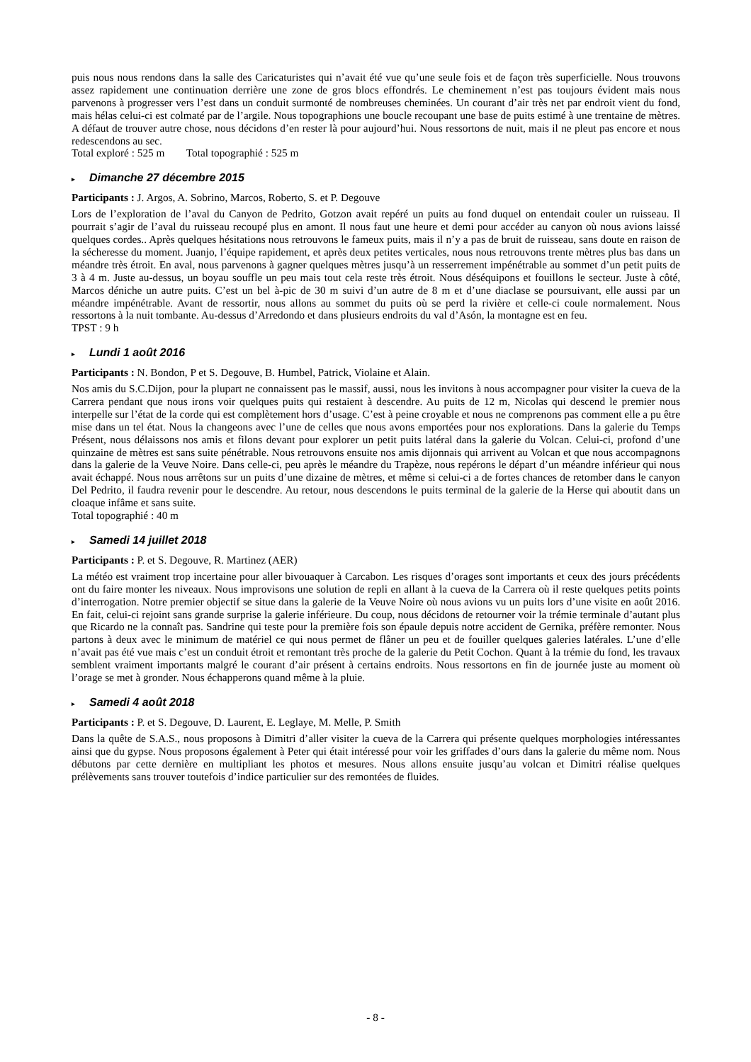puis nous nous rendons dans la salle des Caricaturistes qui n’avait été vue qu’une seule fois et de façon très superficielle. Nous trouvons assez rapidement une continuation derrière une zone de gros blocs effondrés. Le cheminement n’est pas toujours évident mais nous parvenons à progresser vers l’est dans un conduit surmonté de nombreuses cheminées. Un courant d’air très net par endroit vient du fond, mais hélas celui-ci est colmaté par de l’argile. Nous topographions une boucle recoupant une base de puits estimé à une trentaine de mètres. A défaut de trouver autre chose, nous décidons d’en rester là pour aujourd’hui. Nous ressortons de nuit, mais il ne pleut pas encore et nous redescendons au sec.
Total exploré : 525 m Total topographié : 525 m
▸ Dimanche 27 décembre 2015
Participants : J. Argos, A. Sobrino, Marcos, Roberto, S. et P. Degouve
Lors de l’exploration de l’aval du Canyon de Pedrito, Gotzon avait repéré un puits au fond duquel on entendait couler un ruisseau. Il pourrait s’agir de l’aval du ruisseau recoupé plus en amont. Il nous faut une heure et demi pour accéder au canyon où nous avions laissé quelques cordes.. Après quelques hésitations nous retrouvons le fameux puits, mais il n’y a pas de bruit de ruisseau, sans doute en raison de la sécheresse du moment. Juanjo, l’équipe rapidement, et après deux petites verticales, nous nous retrouvons trente mètres plus bas dans un méandre très étroit. En aval, nous parvenons à gagner quelques mètres jusqu’à un resserrement impénétrable au sommet d’un petit puits de 3 à 4 m. Juste au-dessus, un boyau souffle un peu mais tout cela reste très étroit. Nous déséquipons et fouillons le secteur. Juste à côté, Marcos déniche un autre puits. C’est un bel à-pic de 30 m suivi d’un autre de 8 m et d’une diaclase se poursuivant, elle aussi par un méandre impénétrable. Avant de ressortir, nous allons au sommet du puits où se perd la rivière et celle-ci coule normalement. Nous ressortons à la nuit tombante. Au-dessus d’Arredondo et dans plusieurs endroits du val d’Asón, la montagne est en feu.
TPST : 9 h
▸ Lundi 1 août 2016
Participants : N. Bondon, P et S. Degouve, B. Humbel, Patrick, Violaine et Alain.
Nos amis du S.C.Dijon, pour la plupart ne connaissent pas le massif, aussi, nous les invitons à nous accompagner pour visiter la cueva de la Carrera pendant que nous irons voir quelques puits qui restaient à descendre. Au puits de 12 m, Nicolas qui descend le premier nous interpelle sur l’état de la corde qui est complètement hors d’usage. C’est à peine croyable et nous ne comprenons pas comment elle a pu être mise dans un tel état. Nous la changeons avec l’une de celles que nous avons emportées pour nos explorations. Dans la galerie du Temps Présent, nous délaissons nos amis et filons devant pour explorer un petit puits latéral dans la galerie du Volcan. Celui-ci, profond d’une quinzaine de mètres est sans suite pénétrable. Nous retrouvons ensuite nos amis dijonnais qui arrivent au Volcan et que nous accompagnons dans la galerie de la Veuve Noire. Dans celle-ci, peu après le méandre du Trapèze, nous repérons le départ d’un méandre inférieur qui nous avait échappé. Nous nous arrêtons sur un puits d’une dizaine de mètres, et même si celui-ci a de fortes chances de retomber dans le canyon Del Pedrito, il faudra revenir pour le descendre. Au retour, nous descendons le puits terminal de la galerie de la Herse qui aboutit dans un cloaque infâme et sans suite.
Total topographié : 40 m
▸ Samedi 14 juillet 2018
Participants : P. et S. Degouve, R. Martinez (AER)
La météo est vraiment trop incertaine pour aller bivouaquer à Carcabon. Les risques d’orages sont importants et ceux des jours précédents ont du faire monter les niveaux. Nous improvisons une solution de repli en allant à la cueva de la Carrera où il reste quelques petits points d’interrogation. Notre premier objectif se situe dans la galerie de la Veuve Noire où nous avions vu un puits lors d’une visite en août 2016. En fait, celui-ci rejoint sans grande surprise la galerie inférieure. Du coup, nous décidons de retourner voir la trémie terminale d’autant plus que Ricardo ne la connaît pas. Sandrine qui teste pour la première fois son épaule depuis notre accident de Gernika, préfère remonter. Nous partons à deux avec le minimum de matériel ce qui nous permet de flâner un peu et de fouiller quelques galeries latérales. L’une d’elle n’avait pas été vue mais c’est un conduit étroit et remontant très proche de la galerie du Petit Cochon. Quant à la trémie du fond, les travaux semblent vraiment importants malgré le courant d’air présent à certains endroits. Nous ressortons en fin de journée juste au moment où l’orage se met à gronder. Nous échapperons quand même à la pluie.
▸ Samedi 4 août 2018
Participants : P. et S. Degouve, D. Laurent, E. Leglaye, M. Melle, P. Smith
Dans la quête de S.A.S., nous proposons à Dimitri d’aller visiter la cueva de la Carrera qui présente quelques morphologies intéressantes ainsi que du gypse. Nous proposons également à Peter qui était intéressé pour voir les griffades d’ours dans la galerie du même nom. Nous débutons par cette dernière en multipliant les photos et mesures. Nous allons ensuite jusqu’au volcan et Dimitri réalise quelques prélèvements sans trouver toutefois d’indice particulier sur des remontées de fluides.
- 8 -